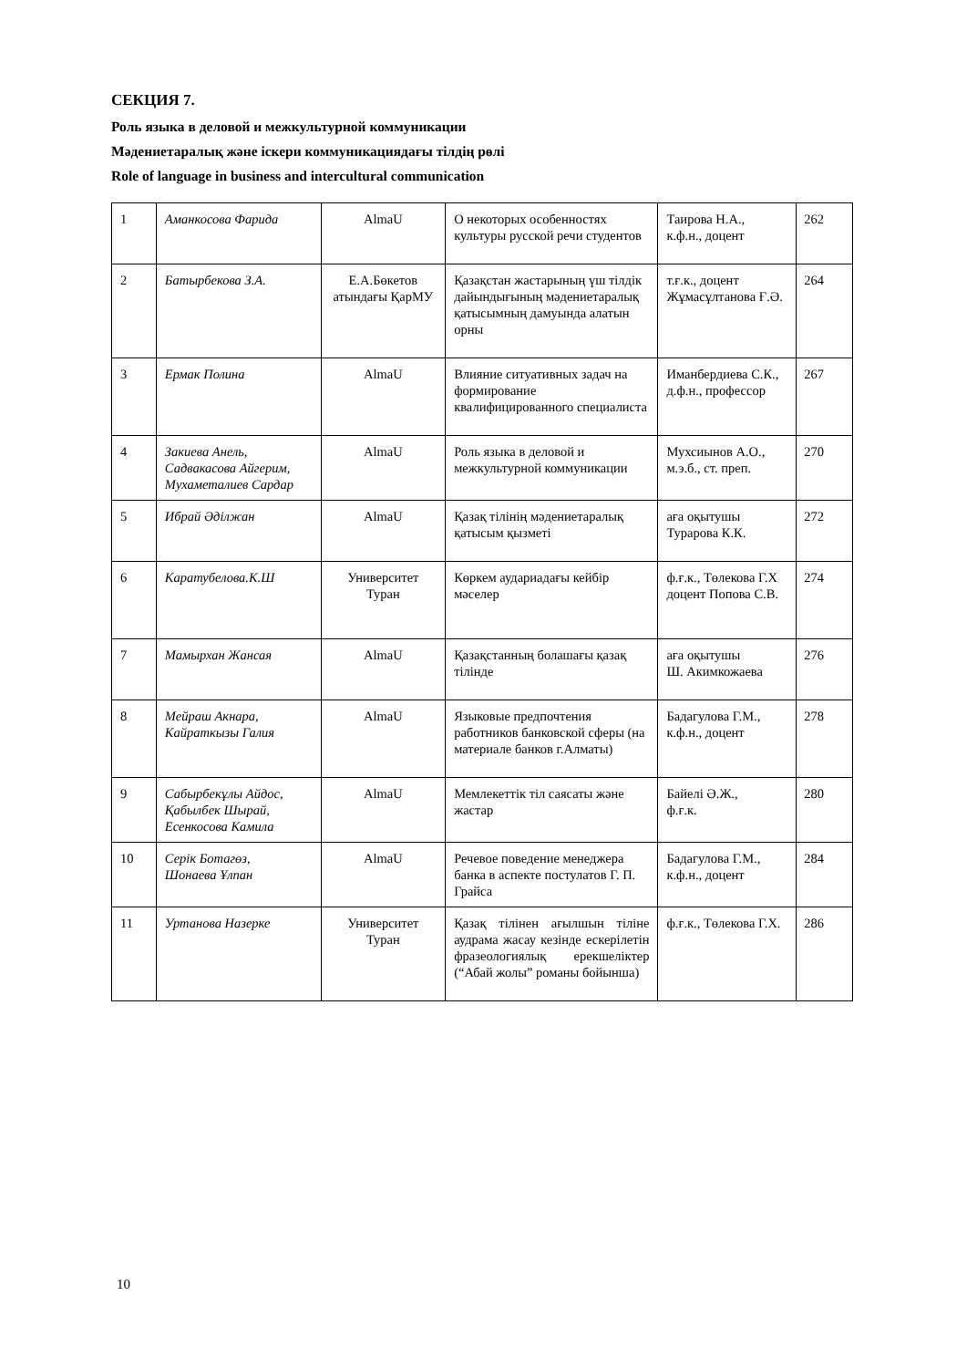СЕКЦИЯ 7.
Роль языка в деловой и межкультурной коммуникации
Мәдениетаралық және іскери коммуникациядағы тілдің рөлі
Role of language in business and intercultural communication
| 1 | Аманкосова Фарида | AlmaU | О некоторых особенностях культуры русской речи студентов | Таирова Н.А., к.ф.н., доцент | 262 |
| 2 | Батырбекова З.А. | Е.А.Бөкетов атындағы ҚарМУ | Қазақстан жастарының үш тілдік дайындығының мәдениетаралық қатысымның дамуында алатын орны | т.ғ.к., доцент Жұмасұлтанова Ғ.Ә. | 264 |
| 3 | Ермак Полина | AlmaU | Влияние ситуативных задач на формирование квалифицированного специалиста | Иманбердиева С.К., д.ф.н., профессор | 267 |
| 4 | Закиева Анель, Садвакасова Айгерим, Мухаметалиев Сардар | AlmaU | Роль языка в деловой и межкультурной коммуникации | Мухсиынов А.О., м.э.б., ст. преп. | 270 |
| 5 | Ибрай Әділжан | AlmaU | Қазақ тілінің мәдениетаралық қатысым қызметі | аға оқытушы Турарова К.К. | 272 |
| 6 | Каратубелова.К.Ш | Университет Туран | Көркем аудариадағы кейбір мәселер | ф.ғ.к., Төлекова Г.Х доцент Попова С.В. | 274 |
| 7 | Мамырхан Жансая | AlmaU | Қазақстанның болашағы қазақ тілінде | аға оқытушы Ш. Акимкожаева | 276 |
| 8 | Мейраш Акнара, Кайраткызы Галия | AlmaU | Языковые предпочтения работников банковской сферы (на материале банков г.Алматы) | Бадагулова Г.М., к.ф.н., доцент | 278 |
| 9 | Сабырбекұлы Айдос, Қабылбек Шырай, Есенкосова Камила | AlmaU | Мемлекеттік тіл саясаты және жастар | Байелі Ә.Ж., ф.ғ.к. | 280 |
| 10 | Серік Ботагөз, Шонаева Ұлпан | AlmaU | Речевое поведение менеджера банка в аспекте постулатов Г. П. Грайса | Бадагулова Г.М., к.ф.н., доцент | 284 |
| 11 | Уртанова Назерке | Университет Туран | Қазақ тілінен ағылшын тіліне аудрама жасау кезінде ескерілетін фразеологиялық ерекшеліктер (“Абай жолы” романы бойынша) | ф.ғ.к., Төлекова Г.Х. | 286 |
10